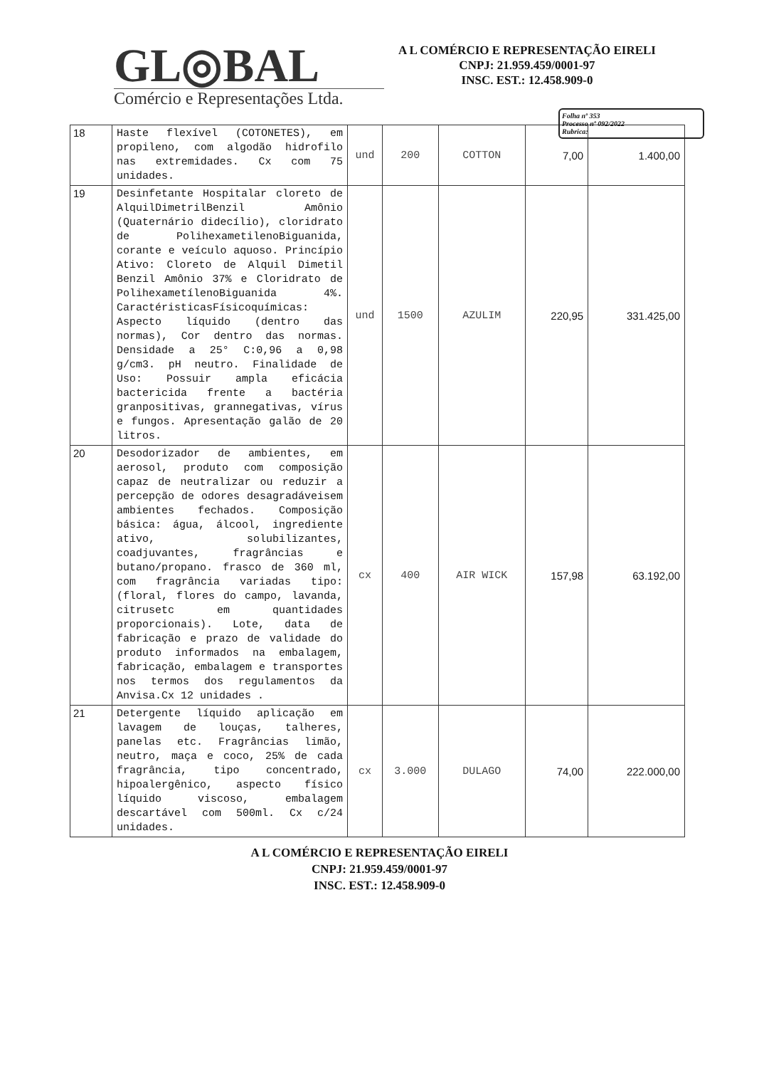GL◎BAL
Comércio e Representações Ltda.
A L COMÉRCIO E REPRESENTAÇÃO EIRELI
CNPJ: 21.959.459/0001-97
INSC. EST.: 12.458.909-0
Folha nº 353
Processo nº 092/2022
Rubrica:
| 18 | Haste flexível (COTONETES), em propileno, com algodão hidrofilo nas extremidades. Cx com 75 unidades. | und | 200 | COTTON | 7,00 | 1.400,00 |
| 19 | Desinfetante Hospitalar cloreto de AlquilDimetrilBenzil Amônio (Quaternário didecílio), cloridrato de PolihexametilenoBiguanida, corante e veículo aquoso. Princípio Ativo: Cloreto de Alquil Dimetil Benzil Amônio 37% e Cloridrato de PolihexametílenoBiguanida 4%. CaractéristicasFísicoquímicas: Aspecto líquido (dentro das normas), Cor dentro das normas. Densidade a 25° C:0,96 a 0,98 g/cm3. pH neutro. Finalidade de Uso: Possuir ampla eficácia bactericida frente a bactéria granpositivas, grannegativas, vírus e fungos. Apresentação galão de 20 litros. | und | 1500 | AZULIM | 220,95 | 331.425,00 |
| 20 | Desodorizador de ambientes, em aerosol, produto com composição capaz de neutralizar ou reduzir a percepção de odores desagradáveisem ambientes fechados. Composição básica: água, álcool, ingrediente ativo, solubilizantes, coadjuvantes, fragrâncias e butano/propano. frasco de 360 ml, com fragrância variadas tipo: (floral, flores do campo, lavanda, citrusetc em quantidades proporcionais). Lote, data de fabricação e prazo de validade do produto informados na embalagem, fabricação, embalagem e transportes nos termos dos regulamentos da Anvisa.Cx 12 unidades . | cx | 400 | AIR WICK | 157,98 | 63.192,00 |
| 21 | Detergente líquido aplicação em lavagem de louças, talheres, panelas etc. Fragrâncias limão, neutro, maça e coco, 25% de cada fragrância, tipo concentrado, hipoalergênico, aspecto físico líquido viscoso, embalagem descartável com 500ml. Cx c/24 unidades. | cx | 3.000 | DULAGO | 74,00 | 222.000,00 |
A L COMÉRCIO E REPRESENTAÇÃO EIRELI
CNPJ: 21.959.459/0001-97
INSC. EST.: 12.458.909-0